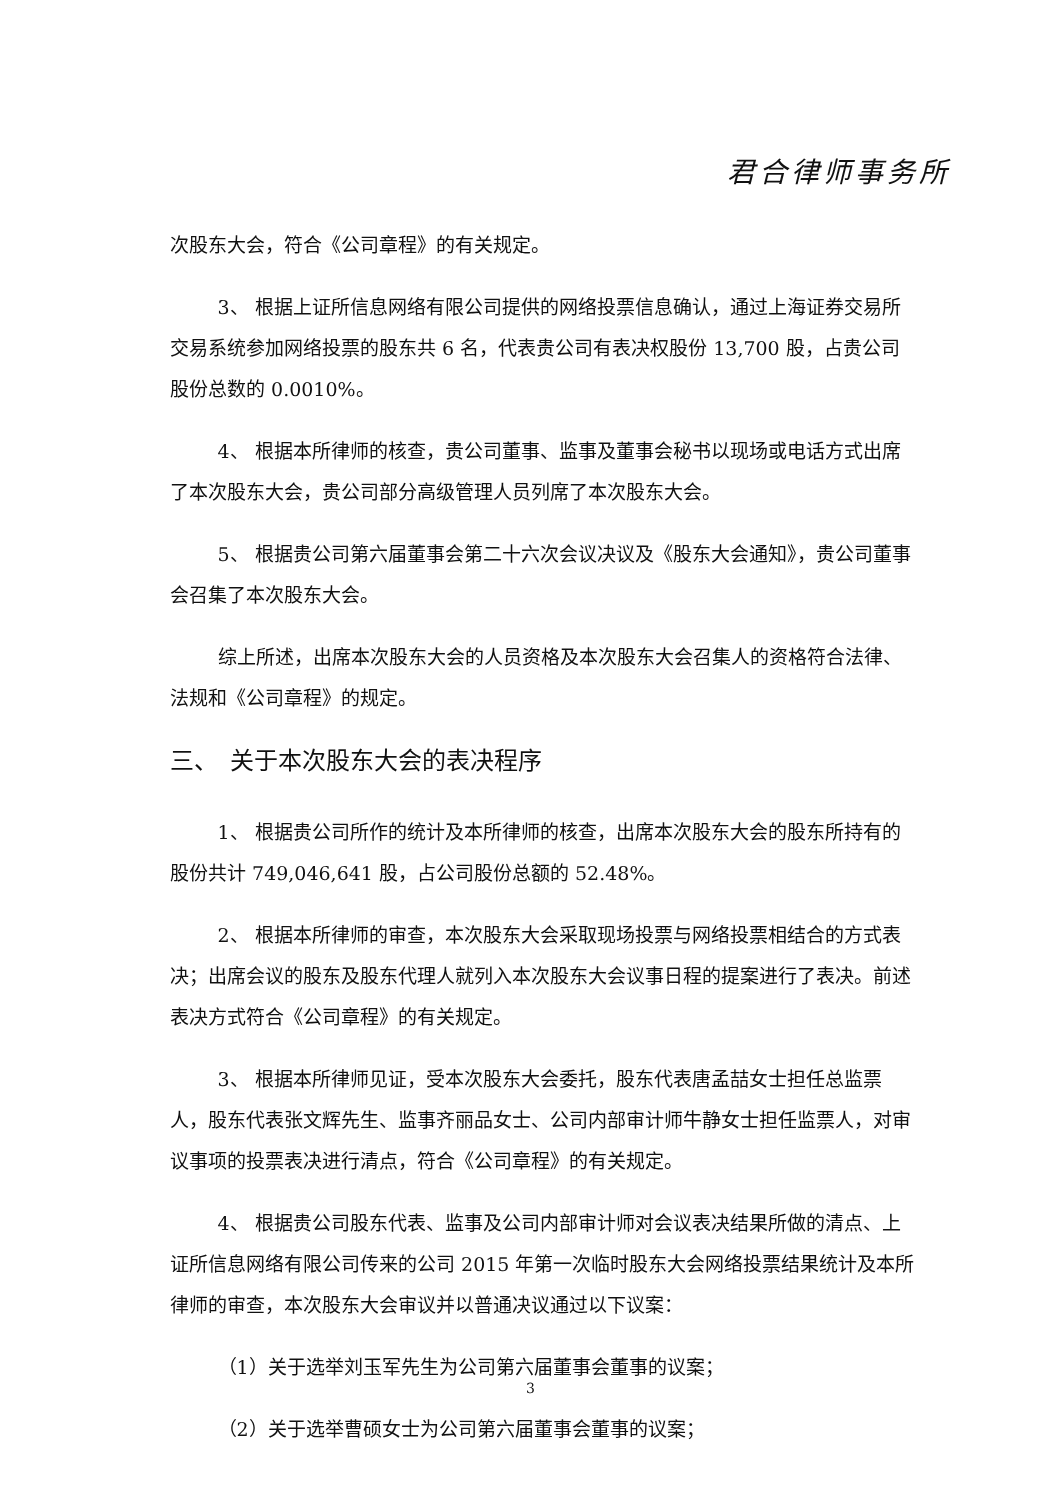君合律师事务所
次股东大会，符合《公司章程》的有关规定。
3、 根据上证所信息网络有限公司提供的网络投票信息确认，通过上海证券交易所交易系统参加网络投票的股东共 6 名，代表贵公司有表决权股份 13,700 股，占贵公司股份总数的 0.0010%。
4、 根据本所律师的核查，贵公司董事、监事及董事会秘书以现场或电话方式出席了本次股东大会，贵公司部分高级管理人员列席了本次股东大会。
5、 根据贵公司第六届董事会第二十六次会议决议及《股东大会通知》，贵公司董事会召集了本次股东大会。
综上所述，出席本次股东大会的人员资格及本次股东大会召集人的资格符合法律、法规和《公司章程》的规定。
三、　关于本次股东大会的表决程序
1、 根据贵公司所作的统计及本所律师的核查，出席本次股东大会的股东所持有的股份共计 749,046,641 股，占公司股份总额的 52.48%。
2、 根据本所律师的审查，本次股东大会采取现场投票与网络投票相结合的方式表决；出席会议的股东及股东代理人就列入本次股东大会议事日程的提案进行了表决。前述表决方式符合《公司章程》的有关规定。
3、 根据本所律师见证，受本次股东大会委托，股东代表唐孟喆女士担任总监票人，股东代表张文辉先生、监事齐丽品女士、公司内部审计师牛静女士担任监票人，对审议事项的投票表决进行清点，符合《公司章程》的有关规定。
4、 根据贵公司股东代表、监事及公司内部审计师对会议表决结果所做的清点、上证所信息网络有限公司传来的公司 2015 年第一次临时股东大会网络投票结果统计及本所律师的审查，本次股东大会审议并以普通决议通过以下议案：
（1）关于选举刘玉军先生为公司第六届董事会董事的议案；
（2）关于选举曹硕女士为公司第六届董事会董事的议案；
3